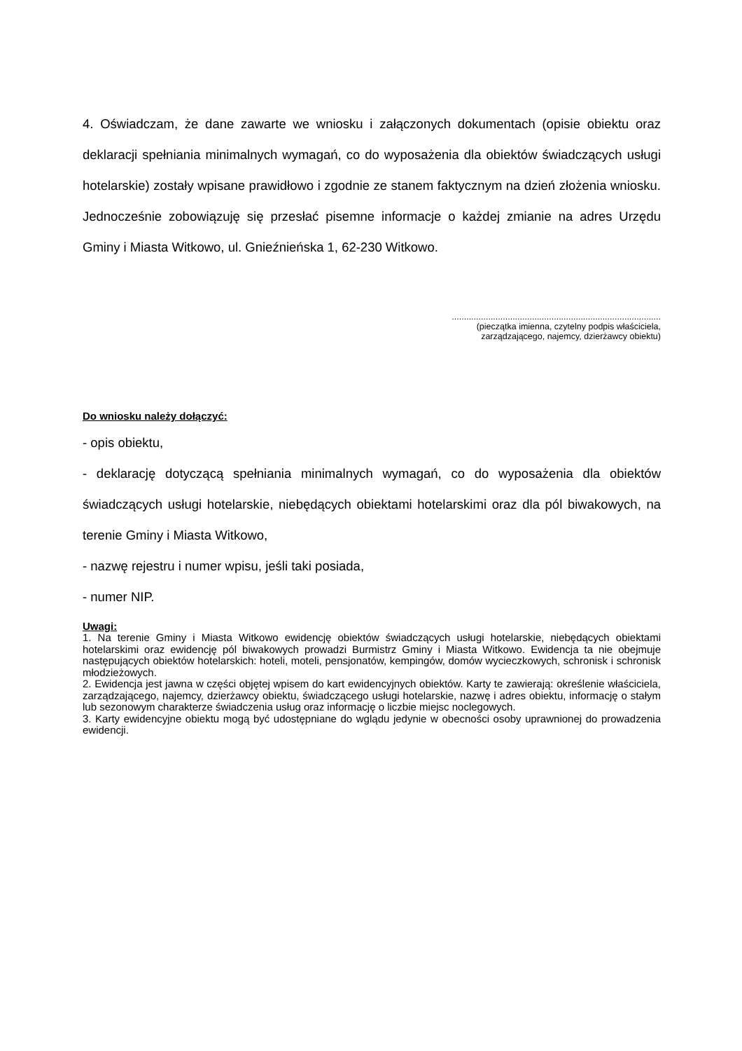4. Oświadczam, że dane zawarte we wniosku i załączonych dokumentach (opisie obiektu oraz deklaracji spełniania minimalnych wymagań, co do wyposażenia dla obiektów świadczących usługi hotelarskie) zostały wpisane prawidłowo i zgodnie ze stanem faktycznym na dzień złożenia wniosku. Jednocześnie zobowiązuję się przesłać pisemne informacje o każdej zmianie na adres Urzędu Gminy i Miasta Witkowo, ul. Gnieźnieńska 1, 62-230 Witkowo.
......................................................................................
(pieczątka imienna, czytelny podpis właściciela,
zarządzającego, najemcy, dzierżawcy obiektu)
Do wniosku należy dołączyć:
- opis obiektu,
- deklarację dotyczącą spełniania minimalnych wymagań, co do wyposażenia dla obiektów świadczących usługi hotelarskie, niebędących obiektami hotelarskimi oraz dla pól biwakowych, na terenie Gminy i Miasta Witkowo,
- nazwę rejestru i numer wpisu, jeśli taki posiada,
- numer NIP.
Uwagi:
1. Na terenie Gminy i Miasta Witkowo ewidencję obiektów świadczących usługi hotelarskie, niebędących obiektami hotelarskimi oraz ewidencję pól biwakowych prowadzi Burmistrz Gminy i Miasta Witkowo. Ewidencja ta nie obejmuje następujących obiektów hotelarskich: hoteli, moteli, pensjonatów, kempingów, domów wycieczkowych, schronisk i schronisk młodzieżowych.
2. Ewidencja jest jawna w części objętej wpisem do kart ewidencyjnych obiektów. Karty te zawierają: określenie właściciela, zarządzającego, najemcy, dzierżawcy obiektu, świadczącego usługi hotelarskie, nazwę i adres obiektu, informację o stałym lub sezonowym charakterze świadczenia usług oraz informację o liczbie miejsc noclegowych.
3. Karty ewidencyjne obiektu mogą być udostępniane do wglądu jedynie w obecności osoby uprawnionej do prowadzenia ewidencji.